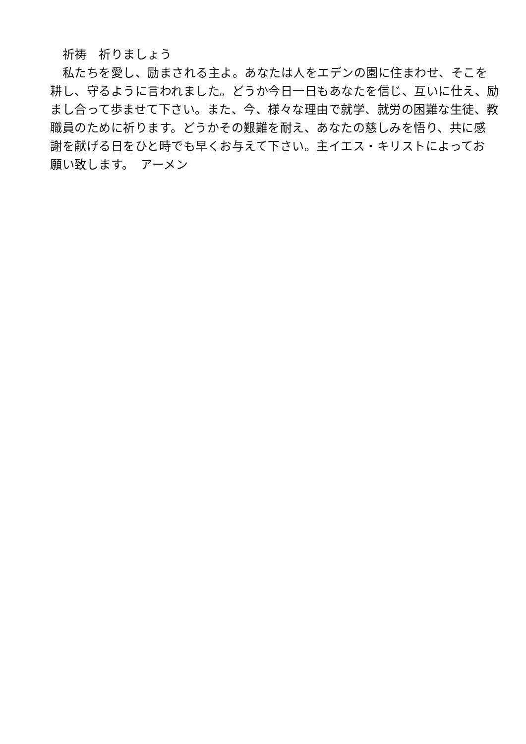祈祷　祈りましょう
　私たちを愛し、励まされる主よ。あなたは人をエデンの園に住まわせ、そこを
耕し、守るように言われました。どうか今日一日もあなたを信じ、互いに仕え、励
まし合って歩ませて下さい。また、今、様々な理由で就学、就労の困難な生徒、教
職員のために祈ります。どうかその艱難を耐え、あなたの慈しみを悟り、共に感
謝を献げる日をひと時でも早くお与えて下さい。主イエス・キリストによってお
願い致します。　アーメン